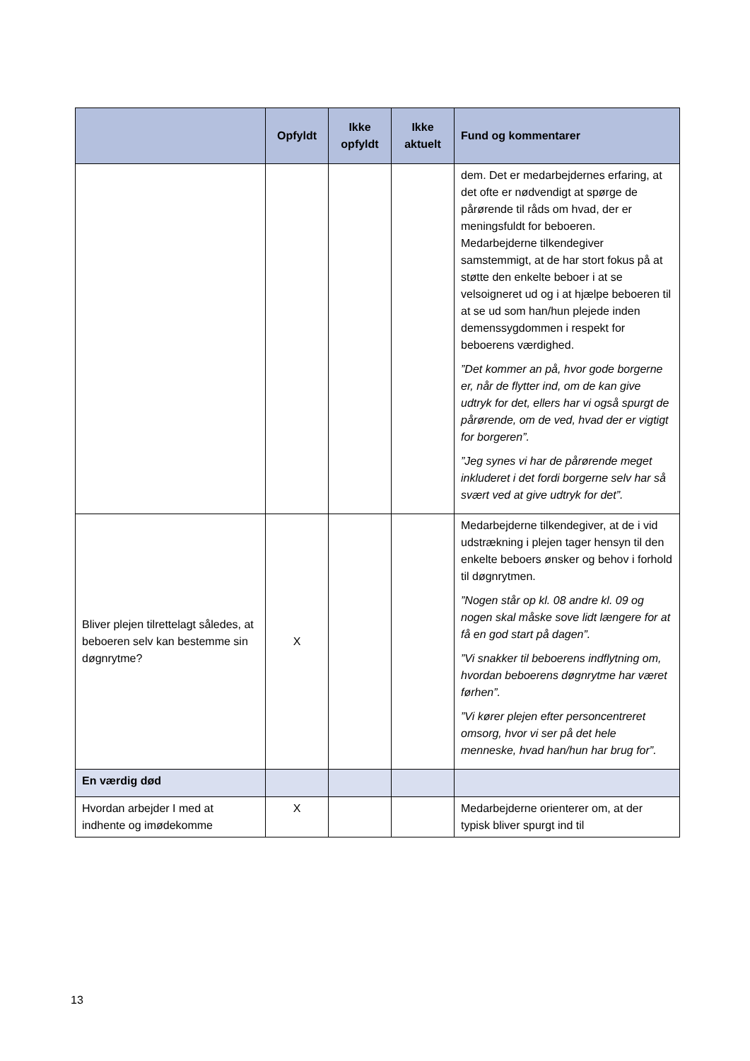| | Opfyldt | Ikke opfyldt | Ikke aktuelt | Fund og kommentarer |
| --- | --- | --- | --- | --- |
| | | | | dem. Det er medarbejdernes erfaring, at det ofte er nødvendigt at spørge de pårørende til råds om hvad, der er meningsfuldt for beboeren. Medarbejderne tilkendegiver samstemmigt, at de har stort fokus på at støtte den enkelte beboer i at se velsoigneret ud og i at hjælpe beboeren til at se ud som han/hun plejede inden demenssygdommen i respekt for beboerens værdighed. ”Det kommer an på, hvor gode borgerne er, når de flytter ind, om de kan give udtryk for det, ellers har vi også spurgt de pårørende, om de ved, hvad der er vigtigt for borgeren”. ”Jeg synes vi har de pårørende meget inkluderet i det fordi borgerne selv har så svært ved at give udtryk for det”. |
| Bliver plejen tilrettelagt således, at beboeren selv kan bestemme sin døgnrytme? | X | | | Medarbejderne tilkendegiver, at de i vid udstrækning i plejen tager hensyn til den enkelte beboers ønsker og behov i forhold til døgnrytmen. ”Nogen står op kl. 08 andre kl. 09 og nogen skal måske sove lidt længere for at få en god start på dagen”. ”Vi snakker til beboerens indflytning om, hvordan beboerens døgnrytme har været førhen”. ”Vi kører plejen efter personcentreret omsorg, hvor vi ser på det hele menneske, hvad han/hun har brug for”. |
| En værdig død | | | | |
| Hvordan arbejder I med at indhente og imødekomme | X | | | Medarbejderne orienterer om, at der typisk bliver spurgt ind til |
13